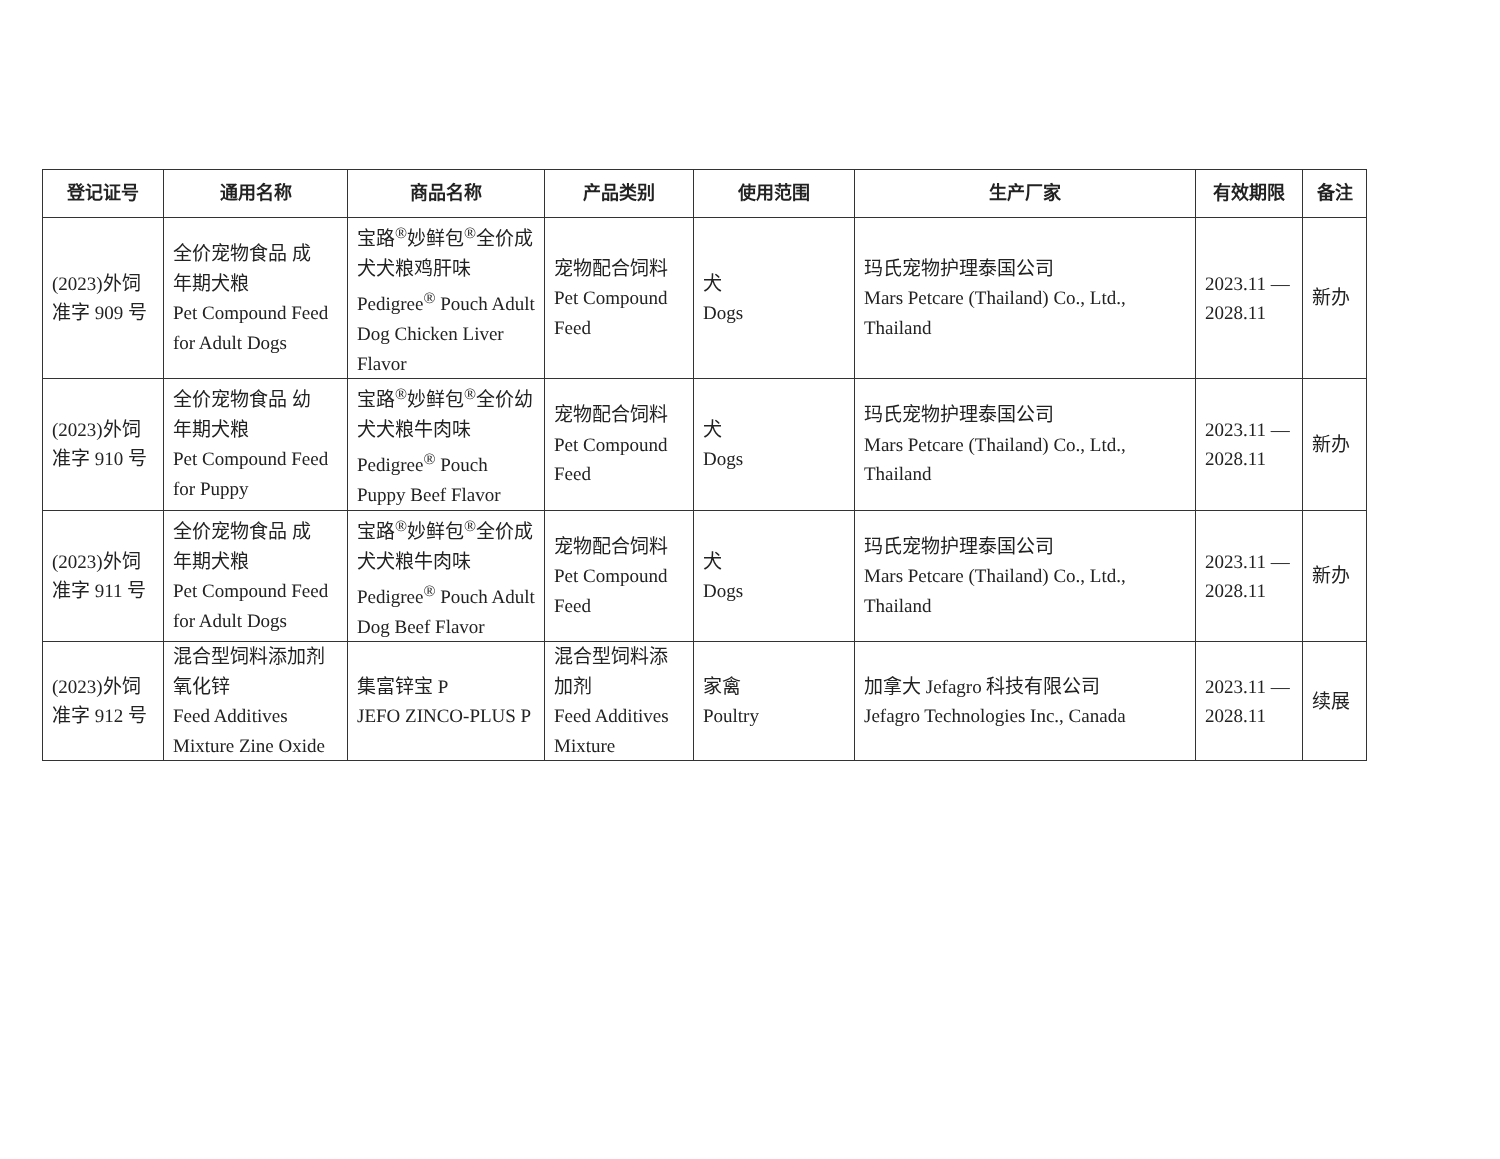| 登记证号 | 通用名称 | 商品名称 | 产品类别 | 使用范围 | 生产厂家 | 有效期限 | 备注 |
| --- | --- | --- | --- | --- | --- | --- | --- |
| (2023)外饲 准字 909 号 | 全价宠物食品 成 年期犬粮 Pet Compound Feed for Adult Dogs | 宝路<sup>®</sup>妙鲜包<sup>®</sup>全价成 犬犬粮鸡肝味 Pedigree<sup>®</sup> Pouch Adult Dog Chicken Liver Flavor | 宠物配合饲料 Pet Compound Feed | 犬 Dogs | 玛氏宠物护理泰国公司 Mars Petcare (Thailand) Co., Ltd., Thailand | 2023.11 — 2028.11 | 新办 |
| (2023)外饲 准字 910 号 | 全价宠物食品 幼 年期犬粮 Pet Compound Feed for Puppy | 宝路<sup>®</sup>妙鲜包<sup>®</sup>全价幼 犬犬粮牛肉味 Pedigree<sup>®</sup> Pouch Puppy Beef Flavor | 宠物配合饲料 Pet Compound Feed | 犬 Dogs | 玛氏宠物护理泰国公司 Mars Petcare (Thailand) Co., Ltd., Thailand | 2023.11 — 2028.11 | 新办 |
| (2023)外饲 准字 911 号 | 全价宠物食品 成 年期犬粮 Pet Compound Feed for Adult Dogs | 宝路<sup>®</sup>妙鲜包<sup>®</sup>全价成 犬犬粮牛肉味 Pedigree<sup>®</sup> Pouch Adult Dog Beef Flavor | 宠物配合饲料 Pet Compound Feed | 犬 Dogs | 玛氏宠物护理泰国公司 Mars Petcare (Thailand) Co., Ltd., Thailand | 2023.11 — 2028.11 | 新办 |
| (2023)外饲 准字 912 号 | 混合型饲料添加剂 氧化锌 Feed Additives Mixture Zine Oxide | 集富锌宝 P JEFO ZINCO-PLUS P | 混合型饲料添 加剂 Feed Additives Mixture | 家禽 Poultry | 加拿大 Jefagro 科技有限公司 Jefagro Technologies Inc., Canada | 2023.11 — 2028.11 | 续展 |